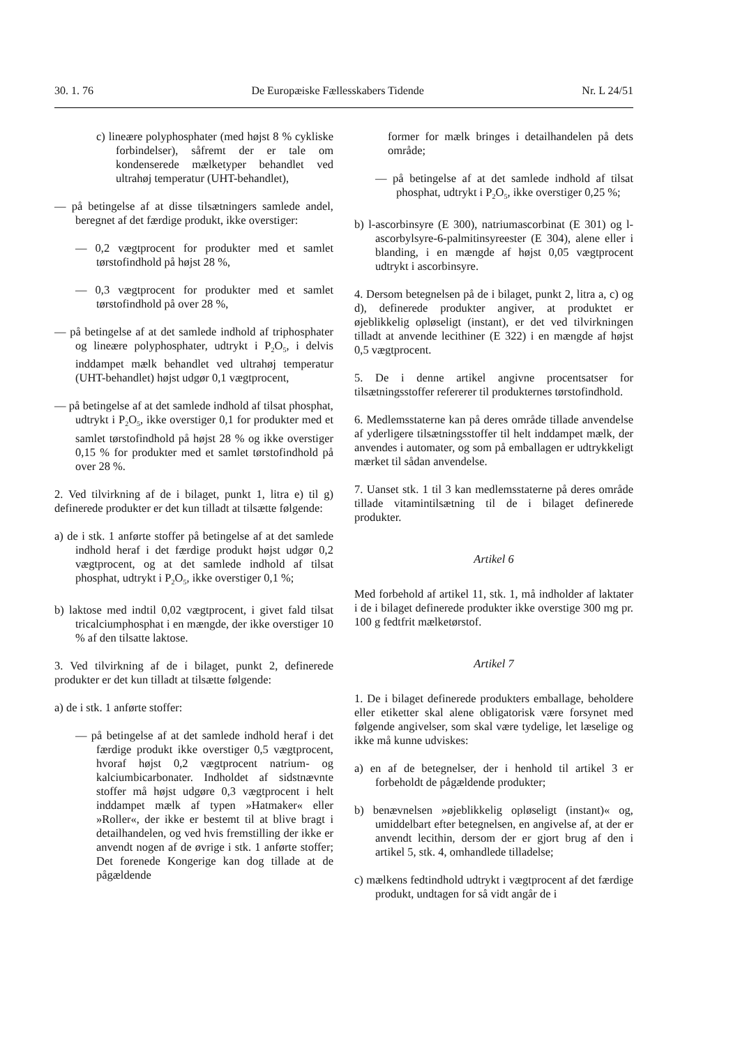30. 1. 76 De Europæiske Fællesskabers Tidende Nr. L 24/51
c) lineære polyphosphater (med højst 8 % cykliske forbindelser), såfremt der er tale om kondenserede mælketyper behandlet ved ultrahøj temperatur (UHT-behandlet),
— på betingelse af at disse tilsætningers samlede andel, beregnet af det færdige produkt, ikke overstiger:
— 0,2 vægtprocent for produkter med et samlet tørstofindhold på højst 28 %,
— 0,3 vægtprocent for produkter med et samlet tørstofindhold på over 28 %,
— på betingelse af at det samlede indhold af triphosphater og lineære polyphosphater, udtrykt i P<sub>2</sub>O<sub>5</sub>, i delvis inddampet mælk behandlet ved ultrahøj temperatur (UHT-behandlet) højst udgør 0,1 vægtprocent,
— på betingelse af at det samlede indhold af tilsat phosphat, udtrykt i P<sub>2</sub>O<sub>5</sub>, ikke overstiger 0,1 for produkter med et samlet tørstofindhold på højst 28 % og ikke overstiger 0,15 % for produkter med et samlet tørstofindhold på over 28 %.
2. Ved tilvirkning af de i bilaget, punkt 1, litra e) til g) definerede produkter er det kun tilladt at tilsætte følgende:
a) de i stk. 1 anførte stoffer på betingelse af at det samlede indhold heraf i det færdige produkt højst udgør 0,2 vægtprocent, og at det samlede indhold af tilsat phosphat, udtrykt i P<sub>2</sub>O<sub>5</sub>, ikke overstiger 0,1 %;
b) laktose med indtil 0,02 vægtprocent, i givet fald tilsat tricalciumphosphat i en mængde, der ikke overstiger 10 % af den tilsatte laktose.
3. Ved tilvirkning af de i bilaget, punkt 2, definerede produkter er det kun tilladt at tilsætte følgende:
a) de i stk. 1 anførte stoffer:
— på betingelse af at det samlede indhold heraf i det færdige produkt ikke overstiger 0,5 vægtprocent, hvoraf højst 0,2 vægtprocent natrium- og kalciumbicarbonater. Indholdet af sidstnævnte stoffer må højst udgøre 0,3 vægtprocent i helt inddampet mælk af typen »Hatmaker« eller »Roller«, der ikke er bestemt til at blive bragt i detailhandelen, og ved hvis fremstilling der ikke er anvendt nogen af de øvrige i stk. 1 anførte stoffer; Det forenede Kongerige kan dog tillade at de pågældende
former for mælk bringes i detailhandelen på dets område;
— på betingelse af at det samlede indhold af tilsat phosphat, udtrykt i P<sub>2</sub>O<sub>5</sub>, ikke overstiger 0,25 %;
b) l-ascorbinsyre (E 300), natriumascorbinat (E 301) og l-ascorbylsyre-6-palmitinsyreester (E 304), alene eller i blanding, i en mængde af højst 0,05 vægtprocent udtrykt i ascorbinsyre.
4. Dersom betegnelsen på de i bilaget, punkt 2, litra a, c) og d), definerede produkter angiver, at produktet er øjeblikkelig opløseligt (instant), er det ved tilvirkningen tilladt at anvende lecithiner (E 322) i en mængde af højst 0,5 vægtprocent.
5. De i denne artikel angivne procentsatser for tilsætningsstoffer refererer til produkternes tørstofindhold.
6. Medlemsstaterne kan på deres område tillade anvendelse af yderligere tilsætningsstoffer til helt inddampet mælk, der anvendes i automater, og som på emballagen er udtrykkeligt mærket til sådan anvendelse.
7. Uanset stk. 1 til 3 kan medlemsstaterne på deres område tillade vitamintilsætning til de i bilaget definerede produkter.
Artikel 6
Med forbehold af artikel 11, stk. 1, må indholder af laktater i de i bilaget definerede produkter ikke overstige 300 mg pr. 100 g fedtfrit mælketørstof.
Artikel 7
1. De i bilaget definerede produkters emballage, beholdere eller etiketter skal alene obligatorisk være forsynet med følgende angivelser, som skal være tydelige, let læselige og ikke må kunne udviskes:
a) en af de betegnelser, der i henhold til artikel 3 er forbeholdt de pågældende produkter;
b) benævnelsen »øjeblikkelig opløseligt (instant)« og, umiddelbart efter betegnelsen, en angivelse af, at der er anvendt lecithin, dersom der er gjort brug af den i artikel 5, stk. 4, omhandlede tilladelse;
c) mælkens fedtindhold udtrykt i vægtprocent af det færdige produkt, undtagen for så vidt angår de i